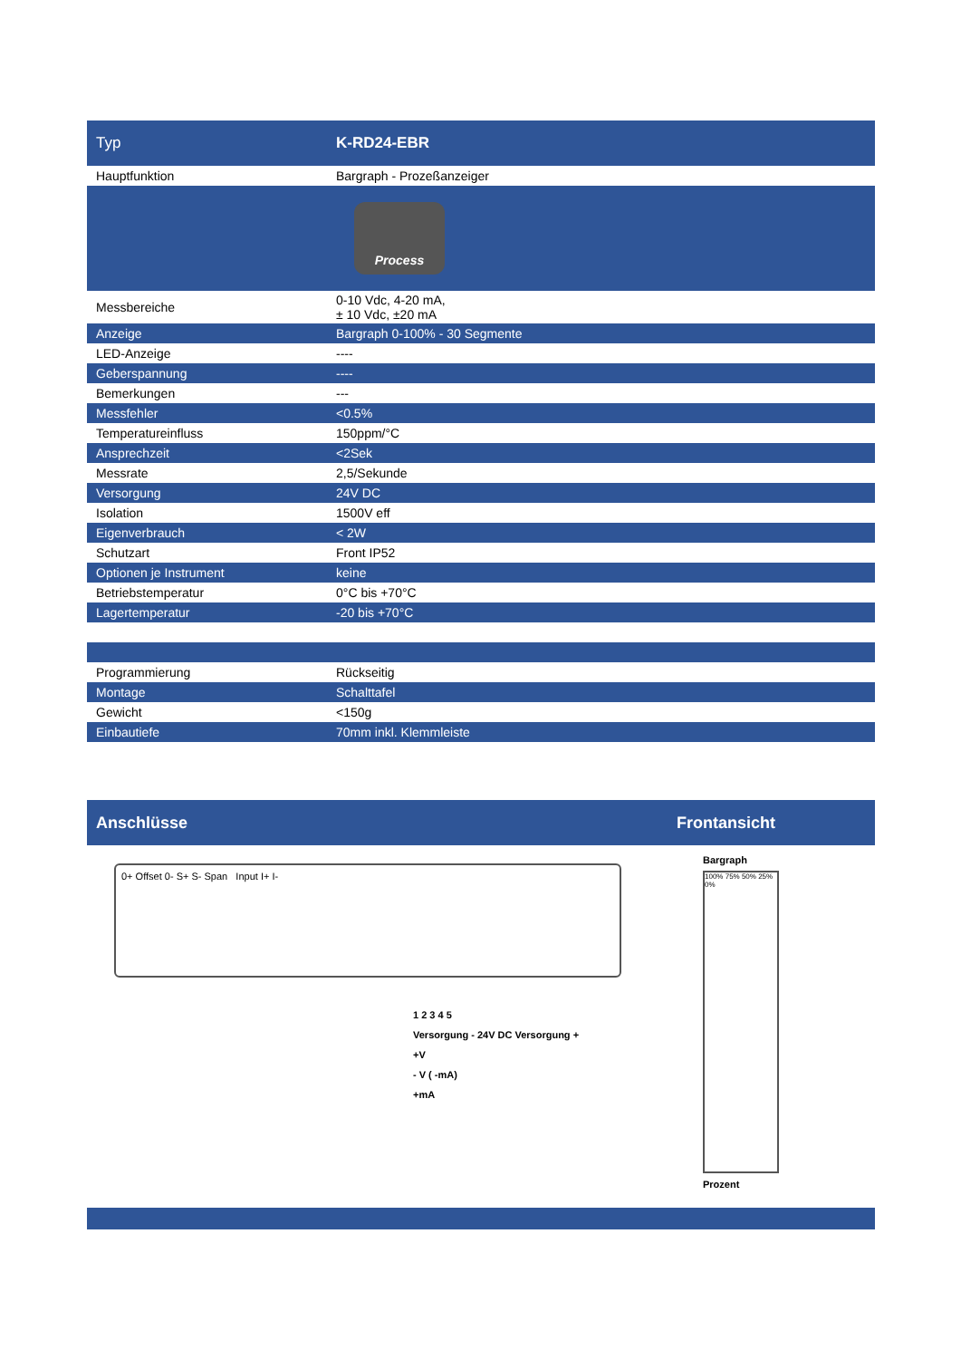| Typ | K-RD24-EBR |
| --- | --- |
| Hauptfunktion | Bargraph - Prozeßanzeiger |
| | Process |
| Messbereiche | 0-10 Vdc, 4-20 mA, ± 10 Vdc, ±20 mA |
| Anzeige | Bargraph 0-100% - 30 Segmente |
| LED-Anzeige | ---- |
| Geberspannung | ---- |
| Bemerkungen | --- |
| Messfehler | <0.5% |
| Temperatureinfluss | 150ppm/°C |
| Ansprechzeit | <2Sek |
| Messrate | 2,5/Sekunde |
| Versorgung | 24V DC |
| Isolation | 1500V eff |
| Eigenverbrauch | < 2W |
| Schutzart | Front IP52 |
| Optionen je Instrument | keine |
| Betriebstemperatur | 0°C bis +70°C |
| Lagertemperatur | -20 bis +70°C |
| Programmierung | Rückseitig |
| Montage | Schalttafel |
| Gewicht | <150g |
| Einbautiefe | 70mm inkl. Klemmleiste |
Anschlüsse Frontansicht
0+ Offset 0- S+ S- Span Input I+ I-
1 2 3 4 5
Versorgung - 24V DC Versorgung +
+V
- V ( -mA)
+mA
Bargraph
100% 75% 50% 25% 0%
Prozent